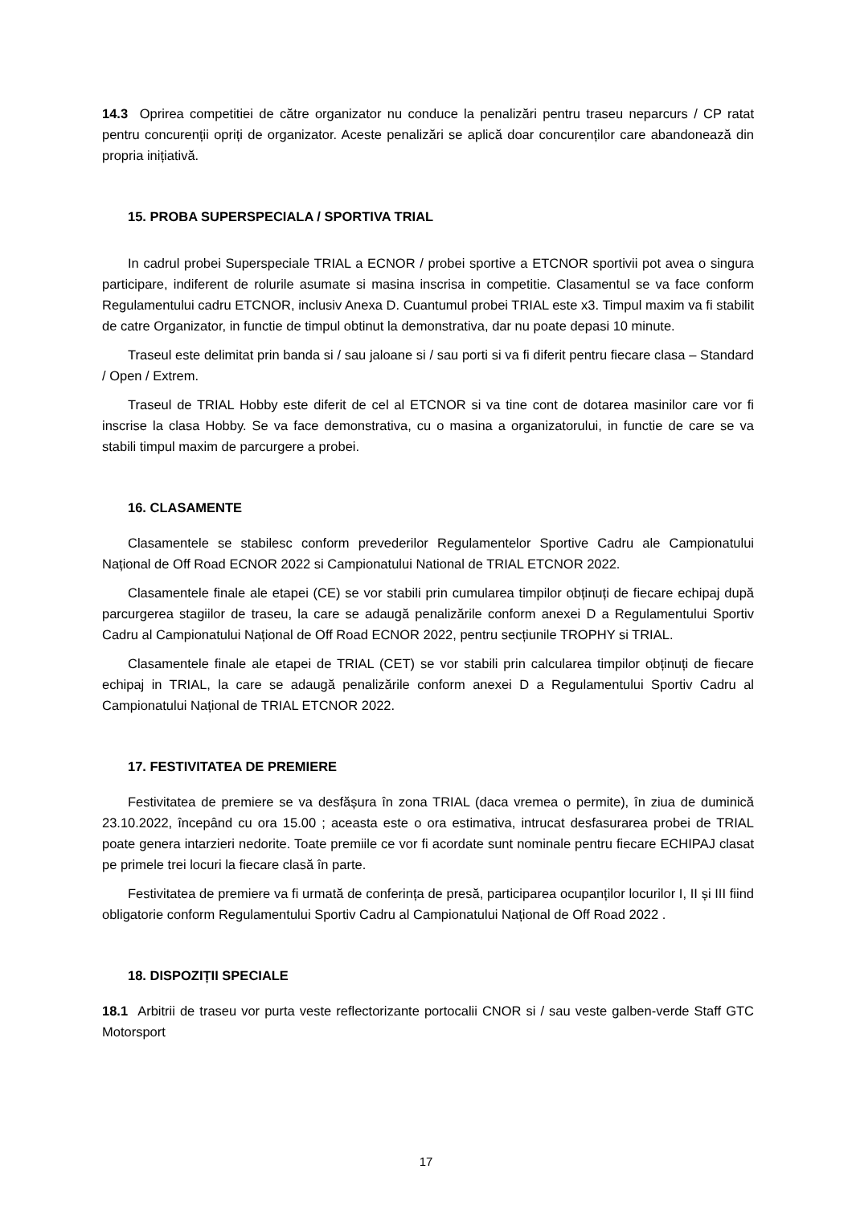14.3 Oprirea competitiei de către organizator nu conduce la penalizări pentru traseu neparcurs / CP ratat pentru concurenții opriți de organizator. Aceste penalizări se aplică doar concurenților care abandonează din propria inițiativă.
15. PROBA SUPERSPECIALA / SPORTIVA TRIAL
In cadrul probei Superspeciale TRIAL a ECNOR / probei sportive a ETCNOR sportivii pot avea o singura participare, indiferent de rolurile asumate si masina inscrisa in competitie. Clasamentul se va face conform Regulamentului cadru ETCNOR, inclusiv Anexa D. Cuantumul probei TRIAL este x3. Timpul maxim va fi stabilit de catre Organizator, in functie de timpul obtinut la demonstrativa, dar nu poate depasi 10 minute.
Traseul este delimitat prin banda si / sau jaloane si / sau porti si va fi diferit pentru fiecare clasa – Standard / Open / Extrem.
Traseul de TRIAL Hobby este diferit de cel al ETCNOR si va tine cont de dotarea masinilor care vor fi inscrise la clasa Hobby. Se va face demonstrativa, cu o masina a organizatorului, in functie de care se va stabili timpul maxim de parcurgere a probei.
16. CLASAMENTE
Clasamentele se stabilesc conform prevederilor Regulamentelor Sportive Cadru ale Campionatului Național de Off Road ECNOR 2022 si Campionatului National de TRIAL ETCNOR 2022.
Clasamentele finale ale etapei (CE) se vor stabili prin cumularea timpilor obținuți de fiecare echipaj după parcurgerea stagiilor de traseu, la care se adaugă penalizările conform anexei D a Regulamentului Sportiv Cadru al Campionatului Național de Off Road ECNOR 2022, pentru secțiunile TROPHY si TRIAL.
Clasamentele finale ale etapei de TRIAL (CET) se vor stabili prin calcularea timpilor obținuți de fiecare echipaj in TRIAL, la care se adaugă penalizările conform anexei D a Regulamentului Sportiv Cadru al Campionatului Național de TRIAL ETCNOR 2022.
17. FESTIVITATEA DE PREMIERE
Festivitatea de premiere se va desfășura în zona TRIAL (daca vremea o permite), în ziua de duminică 23.10.2022, începând cu ora 15.00 ; aceasta este o ora estimativa, intrucat desfasurarea probei de TRIAL poate genera intarzieri nedorite. Toate premiile ce vor fi acordate sunt nominale pentru fiecare ECHIPAJ clasat pe primele trei locuri la fiecare clasă în parte.
Festivitatea de premiere va fi urmată de conferința de presă, participarea ocupanților locurilor I, II și III fiind obligatorie conform Regulamentului Sportiv Cadru al Campionatului Național de Off Road 2022 .
18. DISPOZIȚII SPECIALE
18.1 Arbitrii de traseu vor purta veste reflectorizante portocalii CNOR si / sau veste galben-verde Staff GTC Motorsport
17